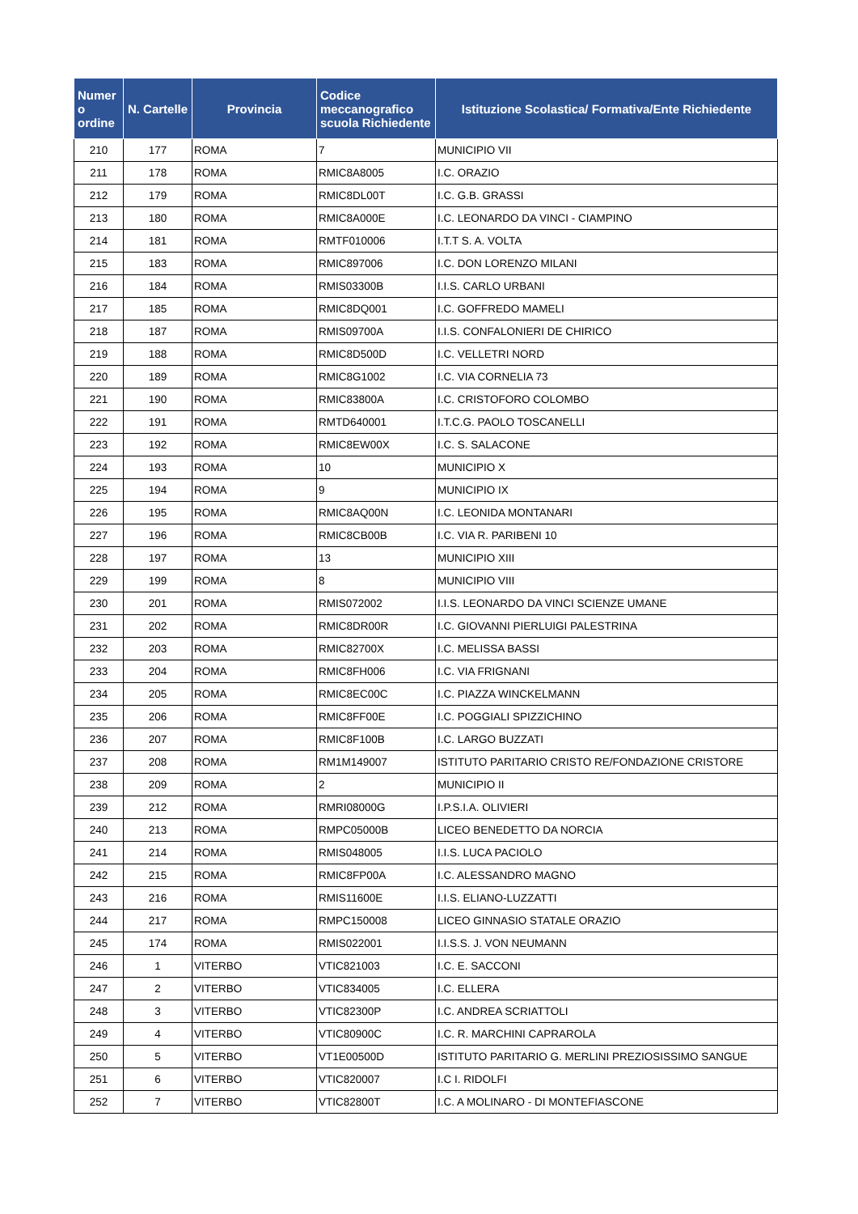| Numer o ordine | N. Cartelle | Provincia | Codice meccanografico scuola Richiedente | Istituzione Scolastica/ Formativa/Ente Richiedente |
| --- | --- | --- | --- | --- |
| 210 | 177 | ROMA | 7 | MUNICIPIO VII |
| 211 | 178 | ROMA | RMIC8A8005 | I.C. ORAZIO |
| 212 | 179 | ROMA | RMIC8DL00T | I.C. G.B. GRASSI |
| 213 | 180 | ROMA | RMIC8A000E | I.C. LEONARDO DA VINCI - CIAMPINO |
| 214 | 181 | ROMA | RMTF010006 | I.T.T S. A. VOLTA |
| 215 | 183 | ROMA | RMIC897006 | I.C. DON LORENZO MILANI |
| 216 | 184 | ROMA | RMIS03300B | I.I.S. CARLO URBANI |
| 217 | 185 | ROMA | RMIC8DQ001 | I.C. GOFFREDO MAMELI |
| 218 | 187 | ROMA | RMIS09700A | I.I.S. CONFALONIERI DE CHIRICO |
| 219 | 188 | ROMA | RMIC8D500D | I.C. VELLETRI NORD |
| 220 | 189 | ROMA | RMIC8G1002 | I.C. VIA CORNELIA 73 |
| 221 | 190 | ROMA | RMIC83800A | I.C. CRISTOFORO COLOMBO |
| 222 | 191 | ROMA | RMTD640001 | I.T.C.G. PAOLO TOSCANELLI |
| 223 | 192 | ROMA | RMIC8EW00X | I.C. S. SALACONE |
| 224 | 193 | ROMA | 10 | MUNICIPIO X |
| 225 | 194 | ROMA | 9 | MUNICIPIO IX |
| 226 | 195 | ROMA | RMIC8AQ00N | I.C. LEONIDA MONTANARI |
| 227 | 196 | ROMA | RMIC8CB00B | I.C. VIA R. PARIBENI 10 |
| 228 | 197 | ROMA | 13 | MUNICIPIO XIII |
| 229 | 199 | ROMA | 8 | MUNICIPIO VIII |
| 230 | 201 | ROMA | RMIS072002 | I.I.S. LEONARDO DA VINCI SCIENZE UMANE |
| 231 | 202 | ROMA | RMIC8DR00R | I.C. GIOVANNI PIERLUIGI PALESTRINA |
| 232 | 203 | ROMA | RMIC82700X | I.C. MELISSA BASSI |
| 233 | 204 | ROMA | RMIC8FH006 | I.C. VIA FRIGNANI |
| 234 | 205 | ROMA | RMIC8EC00C | I.C. PIAZZA WINCKELMANN |
| 235 | 206 | ROMA | RMIC8FF00E | I.C. POGGIALI SPIZZICHINO |
| 236 | 207 | ROMA | RMIC8F100B | I.C. LARGO BUZZATI |
| 237 | 208 | ROMA | RM1M149007 | ISTITUTO PARITARIO CRISTO RE/FONDAZIONE CRISTORE |
| 238 | 209 | ROMA | 2 | MUNICIPIO II |
| 239 | 212 | ROMA | RMRI08000G | I.P.S.I.A. OLIVIERI |
| 240 | 213 | ROMA | RMPC05000B | LICEO BENEDETTO DA NORCIA |
| 241 | 214 | ROMA | RMIS048005 | I.I.S. LUCA PACIOLO |
| 242 | 215 | ROMA | RMIC8FP00A | I.C. ALESSANDRO MAGNO |
| 243 | 216 | ROMA | RMIS11600E | I.I.S. ELIANO-LUZZATTI |
| 244 | 217 | ROMA | RMPC150008 | LICEO GINNASIO STATALE ORAZIO |
| 245 | 174 | ROMA | RMIS022001 | I.I.S.S. J. VON NEUMANN |
| 246 | 1 | VITERBO | VTIC821003 | I.C. E. SACCONI |
| 247 | 2 | VITERBO | VTIC834005 | I.C. ELLERA |
| 248 | 3 | VITERBO | VTIC82300P | I.C. ANDREA SCRIATTOLI |
| 249 | 4 | VITERBO | VTIC80900C | I.C. R. MARCHINI CAPRAROLA |
| 250 | 5 | VITERBO | VT1E00500D | ISTITUTO PARITARIO G. MERLINI PREZIOSISSIMO SANGUE |
| 251 | 6 | VITERBO | VTIC820007 | I.C I. RIDOLFI |
| 252 | 7 | VITERBO | VTIC82800T | I.C. A MOLINARO - DI MONTEFIASCONE |